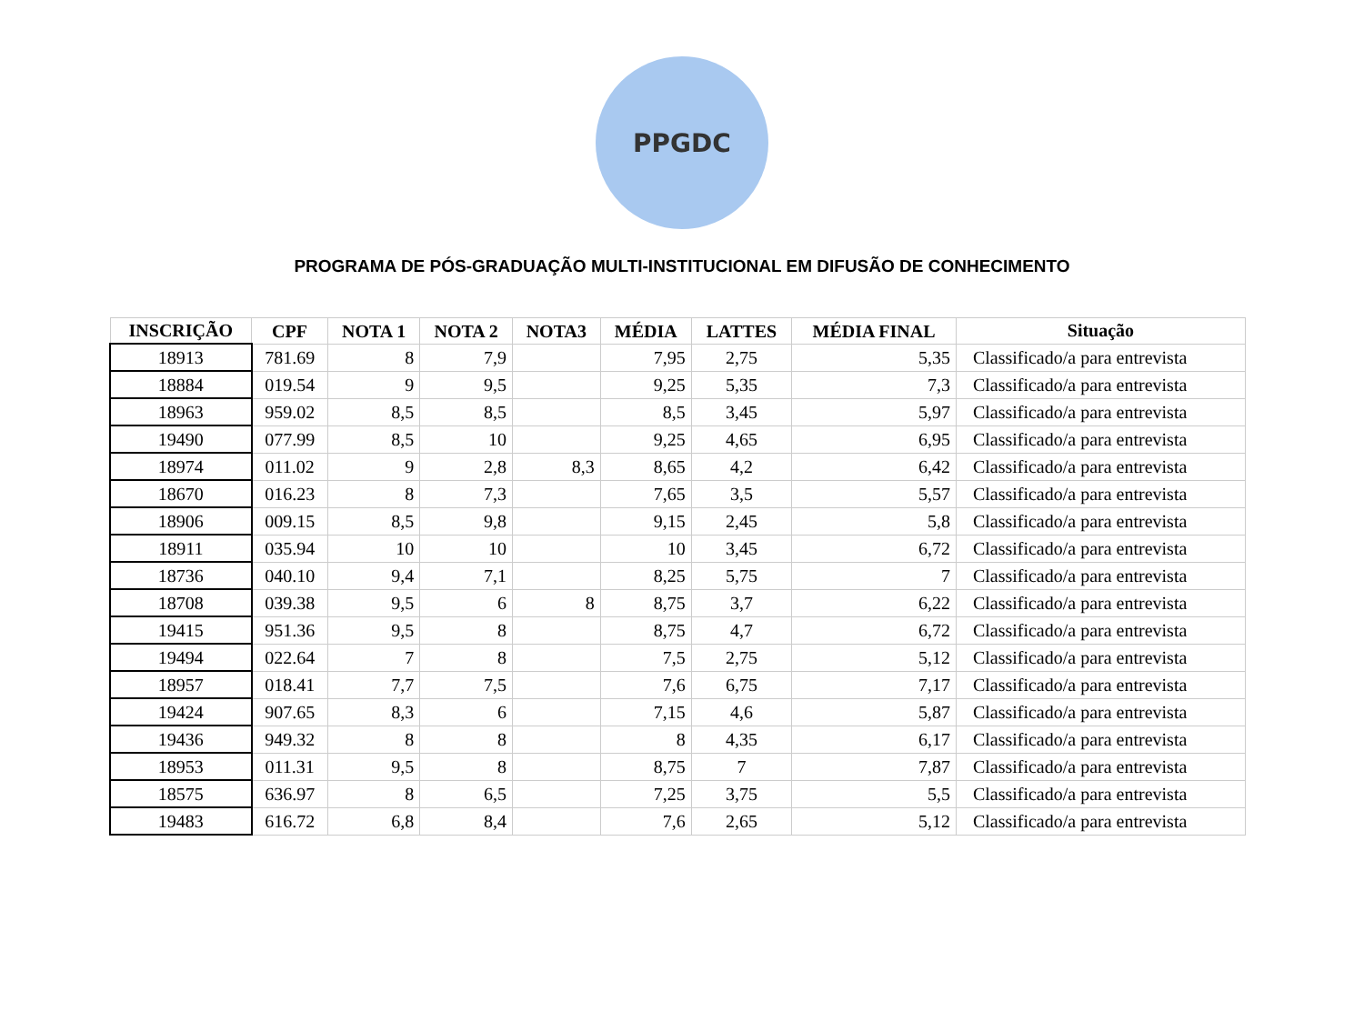PPGDC
PROGRAMA DE PÓS-GRADUAÇÃO MULTI-INSTITUCIONAL EM DIFUSÃO DE CONHECIMENTO
| INSCRIÇÃO | CPF | NOTA 1 | NOTA 2 | NOTA3 | MÉDIA | LATTES | MÉDIA FINAL | Situação |
| --- | --- | --- | --- | --- | --- | --- | --- | --- |
| 18913 | 781.69 | 8 | 7,9 | | 7,95 | 2,75 | 5,35 | Classificado/a para entrevista |
| 18884 | 019.54 | 9 | 9,5 | | 9,25 | 5,35 | 7,3 | Classificado/a para entrevista |
| 18963 | 959.02 | 8,5 | 8,5 | | 8,5 | 3,45 | 5,97 | Classificado/a para entrevista |
| 19490 | 077.99 | 8,5 | 10 | | 9,25 | 4,65 | 6,95 | Classificado/a para entrevista |
| 18974 | 011.02 | 9 | 2,8 | 8,3 | 8,65 | 4,2 | 6,42 | Classificado/a para entrevista |
| 18670 | 016.23 | 8 | 7,3 | | 7,65 | 3,5 | 5,57 | Classificado/a para entrevista |
| 18906 | 009.15 | 8,5 | 9,8 | | 9,15 | 2,45 | 5,8 | Classificado/a para entrevista |
| 18911 | 035.94 | 10 | 10 | | 10 | 3,45 | 6,72 | Classificado/a para entrevista |
| 18736 | 040.10 | 9,4 | 7,1 | | 8,25 | 5,75 | 7 | Classificado/a para entrevista |
| 18708 | 039.38 | 9,5 | 6 | 8 | 8,75 | 3,7 | 6,22 | Classificado/a para entrevista |
| 19415 | 951.36 | 9,5 | 8 | | 8,75 | 4,7 | 6,72 | Classificado/a para entrevista |
| 19494 | 022.64 | 7 | 8 | | 7,5 | 2,75 | 5,12 | Classificado/a para entrevista |
| 18957 | 018.41 | 7,7 | 7,5 | | 7,6 | 6,75 | 7,17 | Classificado/a para entrevista |
| 19424 | 907.65 | 8,3 | 6 | | 7,15 | 4,6 | 5,87 | Classificado/a para entrevista |
| 19436 | 949.32 | 8 | 8 | | 8 | 4,35 | 6,17 | Classificado/a para entrevista |
| 18953 | 011.31 | 9,5 | 8 | | 8,75 | 7 | 7,87 | Classificado/a para entrevista |
| 18575 | 636.97 | 8 | 6,5 | | 7,25 | 3,75 | 5,5 | Classificado/a para entrevista |
| 19483 | 616.72 | 6,8 | 8,4 | | 7,6 | 2,65 | 5,12 | Classificado/a para entrevista |